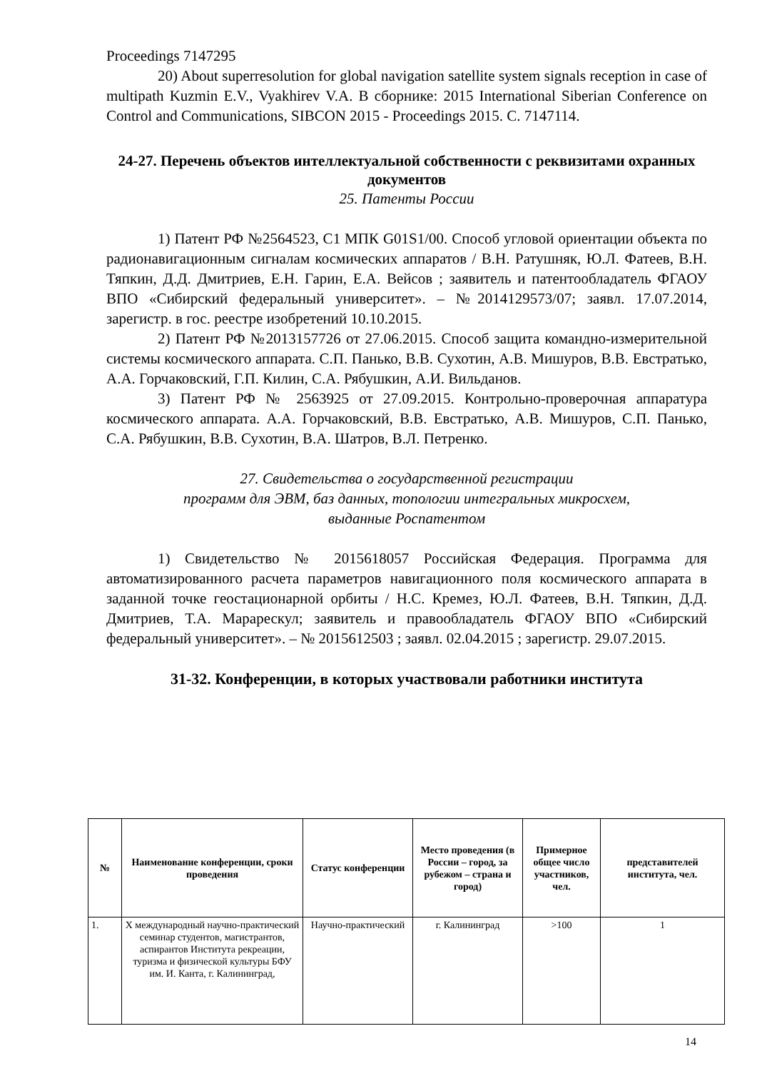Proceedings 7147295
20) About superresolution for global navigation satellite system signals reception in case of multipath Kuzmin E.V., Vyakhirev V.A. В сборнике: 2015 International Siberian Conference on Control and Communications, SIBCON 2015 - Proceedings 2015. С. 7147114.
24-27. Перечень объектов интеллектуальной собственности с реквизитами охранных документов
25. Патенты России
1) Патент РФ №2564523, C1 МПК G01S1/00. Способ угловой ориентации объекта по радионавигационным сигналам космических аппаратов / В.Н. Ратушняк, Ю.Л. Фатеев, В.Н. Тяпкин, Д.Д. Дмитриев, Е.Н. Гарин, Е.А. Вейсов ; заявитель и патентообладатель ФГАОУ ВПО «Сибирский федеральный университет». – №2014129573/07; заявл. 17.07.2014, зарегистр. в гос. реестре изобретений 10.10.2015.
2) Патент РФ №2013157726 от 27.06.2015. Способ защита командно-измерительной системы космического аппарата. С.П. Панько, В.В. Сухотин, А.В. Мишуров, В.В. Евстратько, А.А. Горчаковский, Г.П. Килин, С.А. Рябушкин, А.И. Вильданов.
3) Патент РФ № 2563925 от 27.09.2015. Контрольно-проверочная аппаратура космического аппарата. А.А. Горчаковский, В.В. Евстратько, А.В. Мишуров, С.П. Панько, С.А. Рябушкин, В.В. Сухотин, В.А. Шатров, В.Л. Петренко.
27. Свидетельства о государственной регистрации
программ для ЭВМ, баз данных, топологии интегральных микросхем,
выданные Роспатентом
1) Свидетельство № 2015618057 Российская Федерация. Программа для автоматизированного расчета параметров навигационного поля космического аппарата в заданной точке геостационарной орбиты / Н.С. Кремез, Ю.Л. Фатеев, В.Н. Тяпкин, Д.Д. Дмитриев, Т.А. Марарескул; заявитель и правообладатель ФГАОУ ВПО «Сибирский федеральный университет». – № 2015612503 ; заявл. 02.04.2015 ; зарегистр. 29.07.2015.
31-32. Конференции, в которых участвовали работники института
| № | Наименование конференции, сроки проведения | Статус конференции | Место проведения (в России – город, за рубежом – страна и город) | Примерное общее число участников, чел. | представителей института, чел. |
| --- | --- | --- | --- | --- | --- |
| 1. | Х международный научно-практический семинар студентов, магистрантов, аспирантов Института рекреации, туризма и физической культуры БФУ им. И. Канта, г. Калининград, | Научно-практический | г. Калининград | >100 | 1 |
14